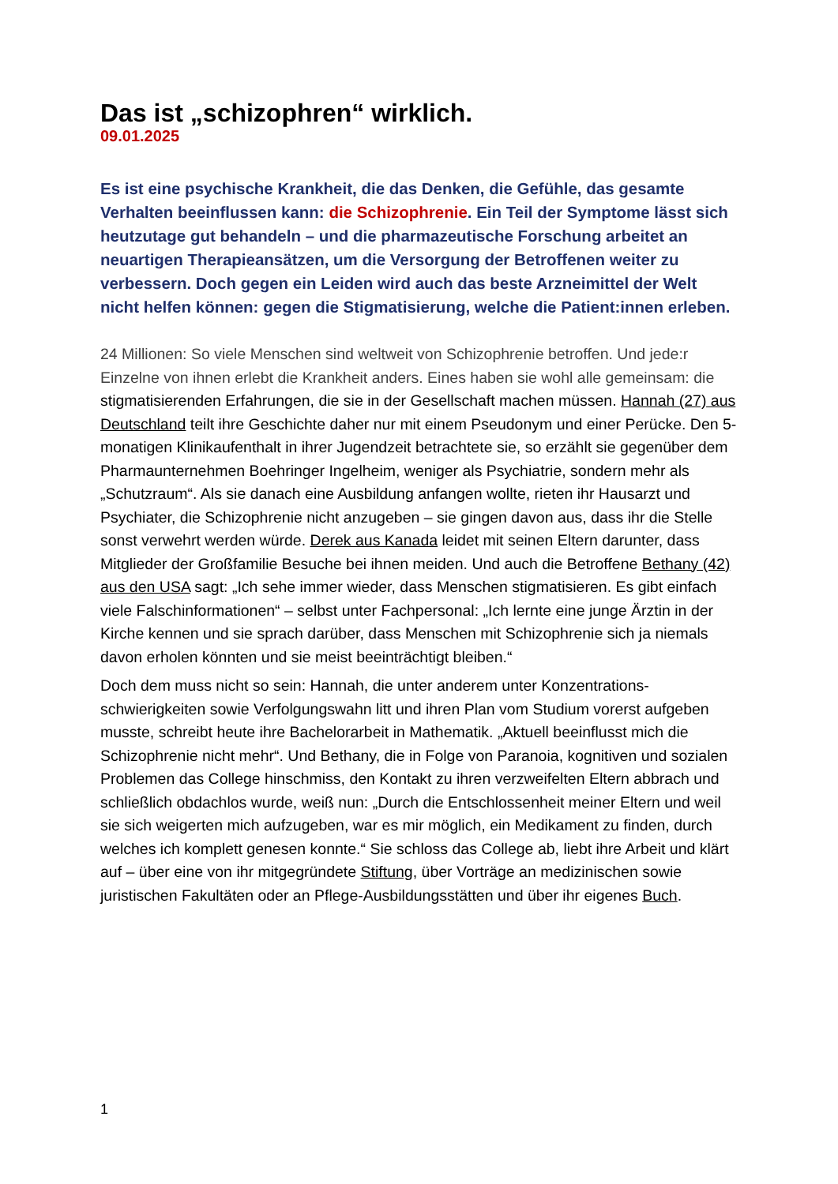Das ist „schizophren“ wirklich.
09.01.2025
Es ist eine psychische Krankheit, die das Denken, die Gefühle, das gesamte Verhalten beeinflussen kann: die Schizophrenie. Ein Teil der Symptome lässt sich heutzutage gut behandeln – und die pharmazeutische Forschung arbeitet an neuartigen Therapieansätzen, um die Versorgung der Betroffenen weiter zu verbessern. Doch gegen ein Leiden wird auch das beste Arzneimittel der Welt nicht helfen können: gegen die Stigmatisierung, welche die Patient:innen erleben.
24 Millionen: So viele Menschen sind weltweit von Schizophrenie betroffen. Und jede:r Einzelne von ihnen erlebt die Krankheit anders. Eines haben sie wohl alle gemeinsam: die stigmatisierenden Erfahrungen, die sie in der Gesellschaft machen müssen. Hannah (27) aus Deutschland teilt ihre Geschichte daher nur mit einem Pseudonym und einer Perücke. Den 5-monatigen Klinikaufenthalt in ihrer Jugendzeit betrachtete sie, so erzählt sie gegenüber dem Pharmaunternehmen Boehringer Ingelheim, weniger als Psychiatrie, sondern mehr als „Schutzraum“. Als sie danach eine Ausbildung anfangen wollte, rieten ihr Hausarzt und Psychiater, die Schizophrenie nicht anzugeben – sie gingen davon aus, dass ihr die Stelle sonst verwehrt werden würde. Derek aus Kanada leidet mit seinen Eltern darunter, dass Mitglieder der Großfamilie Besuche bei ihnen meiden. Und auch die Betroffene Bethany (42) aus den USA sagt: „Ich sehe immer wieder, dass Menschen stigmatisieren. Es gibt einfach viele Falschinformationen“ – selbst unter Fachpersonal: „Ich lernte eine junge Ärztin in der Kirche kennen und sie sprach darüber, dass Menschen mit Schizophrenie sich ja niemals davon erholen könnten und sie meist beeinträchtigt bleiben.“
Doch dem muss nicht so sein: Hannah, die unter anderem unter Konzentrations-schwierigkeiten sowie Verfolgungswahn litt und ihren Plan vom Studium vorerst aufgeben musste, schreibt heute ihre Bachelorarbeit in Mathematik. „Aktuell beeinflusst mich die Schizophrenie nicht mehr“. Und Bethany, die in Folge von Paranoia, kognitiven und sozialen Problemen das College hinschmiss, den Kontakt zu ihren verzweifelten Eltern abbrach und schließlich obdachlos wurde, weiß nun: „Durch die Entschlossenheit meiner Eltern und weil sie sich weigerten mich aufzugeben, war es mir möglich, ein Medikament zu finden, durch welches ich komplett genesen konnte.“ Sie schloss das College ab, liebt ihre Arbeit und klärt auf – über eine von ihr mitgegründete Stiftung, über Vorträge an medizinischen sowie juristischen Fakultäten oder an Pflege-Ausbildungsstätten und über ihr eigenes Buch.
1